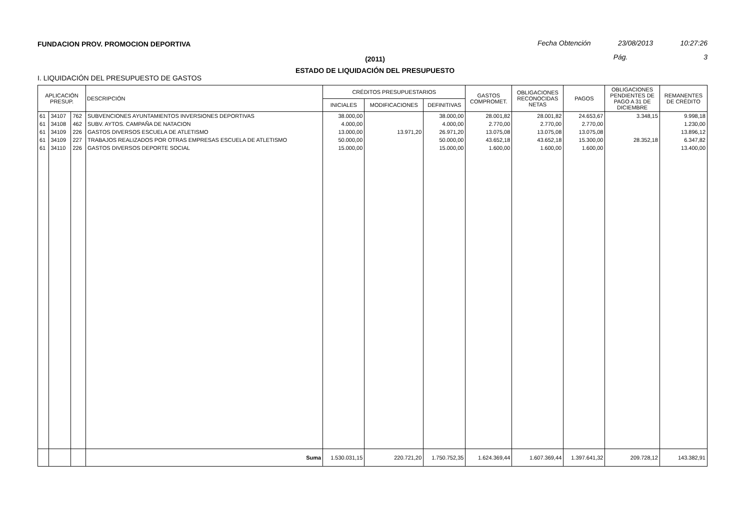FUNDACION PROV. PROMOCION DEPORTIVA
Fecha Obtención 23/08/2013 10:27:26
Pág. 3
(2011)
ESTADO DE LIQUIDACIÓN DEL PRESUPUESTO
I. LIQUIDACIÓN DEL PRESUPUESTO DE GASTOS
| APLICACIÓN PRESUP. | | | DESCRIPCIÓN | CRÉDITOS PRESUPUESTARIOS | | | GASTOS COMPROMET. | OBLIGACIONES RECONOCIDAS NETAS | PAGOS | OBLIGACIONES PENDIENTES DE PAGO A 31 DE DICIEMBRE | REMANENTES DE CRÉDITO |
| --- | --- | --- | --- | --- | --- | --- | --- | --- | --- | --- | --- |
| | | | | INICIALES | MODIFICACIONES | DEFINITIVAS | | | | | |
| 61 | 34107 | 762 | SUBVENCIONES AYUNTAMIENTOS INVERSIONES DEPORTIVAS | 38.000,00 | | 38.000,00 | 28.001,82 | 28.001,82 | 24.653,67 | 3.348,15 | 9.998,18 |
| 61 | 34108 | 462 | SUBV. AYTOS. CAMPAÑA DE NATACION | 4.000,00 | | 4.000,00 | 2.770,00 | 2.770,00 | 2.770,00 | | 1.230,00 |
| 61 | 34109 | 226 | GASTOS DIVERSOS ESCUELA DE ATLETISMO | 13.000,00 | 13.971,20 | 26.971,20 | 13.075,08 | 13.075,08 | 13.075,08 | | 13.896,12 |
| 61 | 34109 | 227 | TRABAJOS REALIZADOS POR OTRAS EMPRESAS ESCUELA DE ATLETISMO | 50.000,00 | | 50.000,00 | 43.652,18 | 43.652,18 | 15.300,00 | 28.352,18 | 6.347,82 |
| 61 | 34110 | 226 | GASTOS DIVERSOS DEPORTE SOCIAL | 15.000,00 | | 15.000,00 | 1.600,00 | 1.600,00 | 1.600,00 | | 13.400,00 |
| | | | Suma | 1.530.031,15 | 220.721,20 | 1.750.752,35 | 1.624.369,44 | 1.607.369,44 | 1.397.641,32 | 209.728,12 | 143.382,91 |